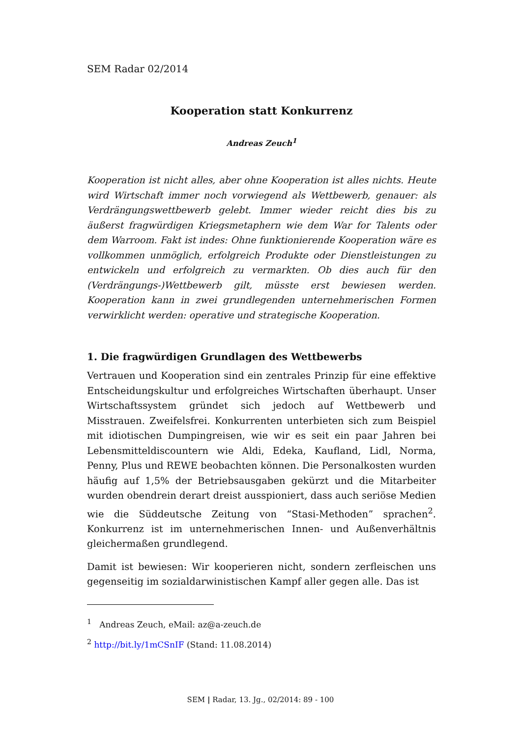SEM Radar 02/2014
Kooperation statt Konkurrenz
Andreas Zeuch<sup>1</sup>
Kooperation ist nicht alles, aber ohne Kooperation ist alles nichts. Heute wird Wirtschaft immer noch vorwiegend als Wettbewerb, genauer: als Verdrängungswettbewerb gelebt. Immer wieder reicht dies bis zu äußerst fragwürdigen Kriegsmetaphern wie dem War for Talents oder dem Warroom. Fakt ist indes: Ohne funktionierende Kooperation wäre es vollkommen unmöglich, erfolgreich Produkte oder Dienstleistungen zu entwickeln und erfolgreich zu vermarkten. Ob dies auch für den (Verdrängungs-)Wettbewerb gilt, müsste erst bewiesen werden. Kooperation kann in zwei grundlegenden unternehmerischen Formen verwirklicht werden: operative und strategische Kooperation.
1. Die fragwürdigen Grundlagen des Wettbewerbs
Vertrauen und Kooperation sind ein zentrales Prinzip für eine effektive Entscheidungskultur und erfolgreiches Wirtschaften überhaupt. Unser Wirtschaftssystem gründet sich jedoch auf Wettbewerb und Misstrauen. Zweifelsfrei. Konkurrenten unterbieten sich zum Beispiel mit idiotischen Dumpingreisen, wie wir es seit ein paar Jahren bei Lebensmitteldiscountern wie Aldi, Edeka, Kaufland, Lidl, Norma, Penny, Plus und REWE beobachten können. Die Personalkosten wurden häufig auf 1,5% der Betriebsausgaben gekürzt und die Mitarbeiter wurden obendrein derart dreist ausspioniert, dass auch seriöse Medien wie die Süddeutsche Zeitung von “Stasi-Methoden” sprachen<sup>2</sup>. Konkurrenz ist im unternehmerischen Innen- und Außenverhältnis gleichermaßen grundlegend.
Damit ist bewiesen: Wir kooperieren nicht, sondern zerfleischen uns gegenseitig im sozialdarwinistischen Kampf aller gegen alle. Das ist
<sup>1</sup> Andreas Zeuch, eMail: az@a-zeuch.de
<sup>2</sup> http://bit.ly/1mCSnIF (Stand: 11.08.2014)
SEM | Radar, 13. Jg., 02/2014: 89 - 100